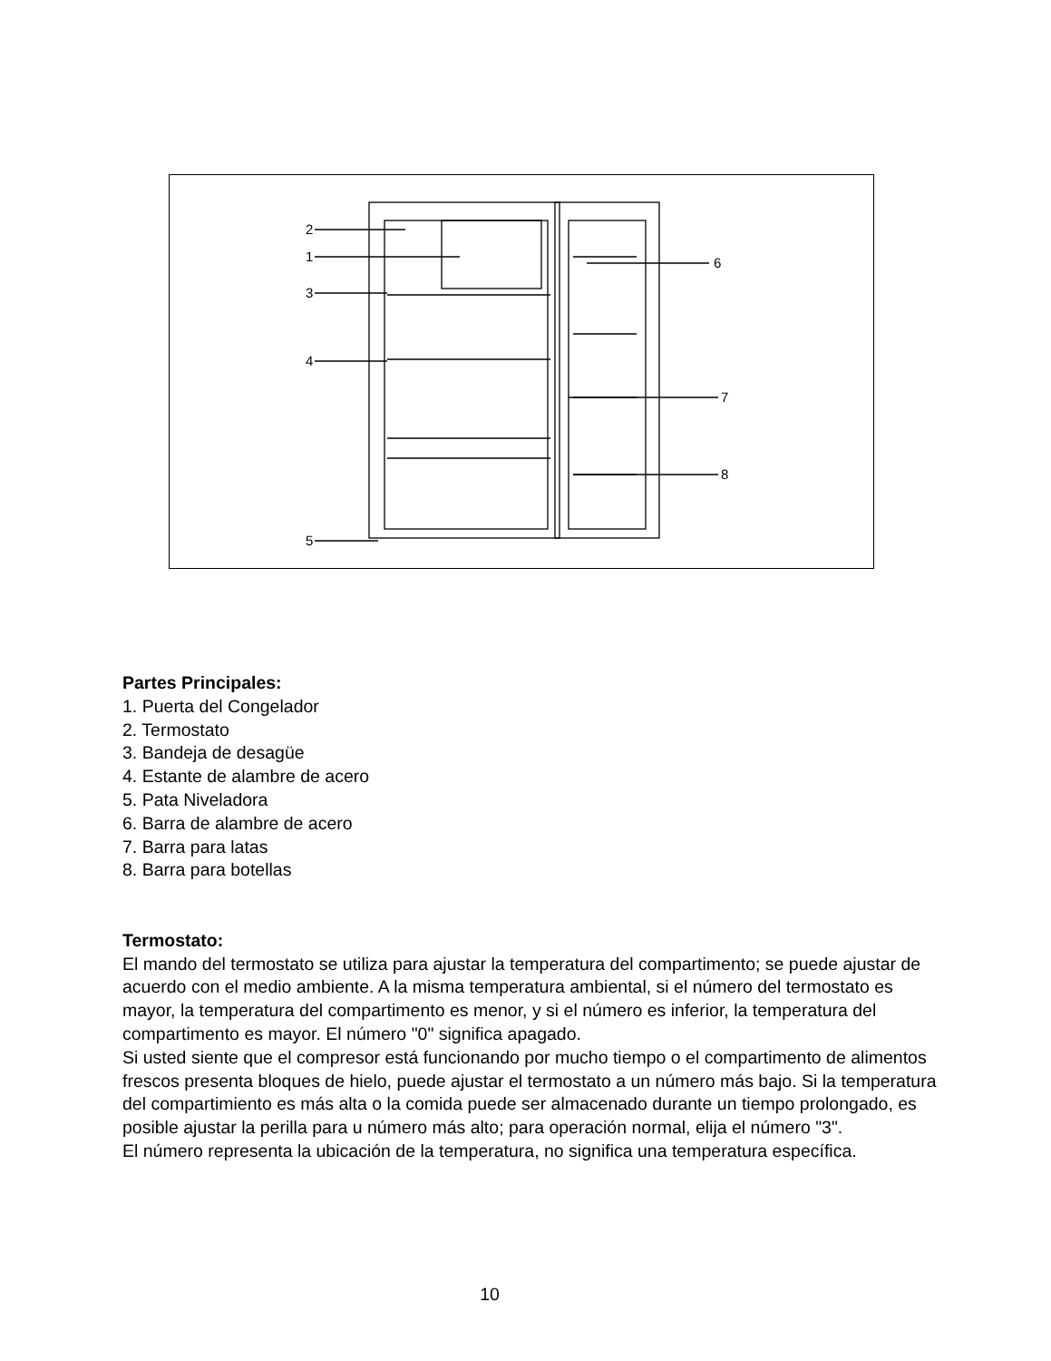2
1
3
4
5
6
7
8
Partes Principales:
1. Puerta del Congelador
2. Termostato
3. Bandeja de desagüe
4. Estante de alambre de acero
5. Pata Niveladora
6. Barra de alambre de acero
7. Barra para latas
8. Barra para botellas
Termostato:
El mando del termostato se utiliza para ajustar la temperatura del compartimento; se puede ajustar de acuerdo con el medio ambiente. A la misma temperatura ambiental, si el número del termostato es mayor, la temperatura del compartimento es menor, y si el número es inferior, la temperatura del compartimento es mayor. El número "0" significa apagado.
Si usted siente que el compresor está funcionando por mucho tiempo o el compartimento de alimentos frescos presenta bloques de hielo, puede ajustar el termostato a un número más bajo. Si la temperatura del compartimiento es más alta o la comida puede ser almacenado durante un tiempo prolongado, es posible ajustar la perilla para u número más alto; para operación normal, elija el número "3".
El número representa la ubicación de la temperatura, no significa una temperatura específica.
10